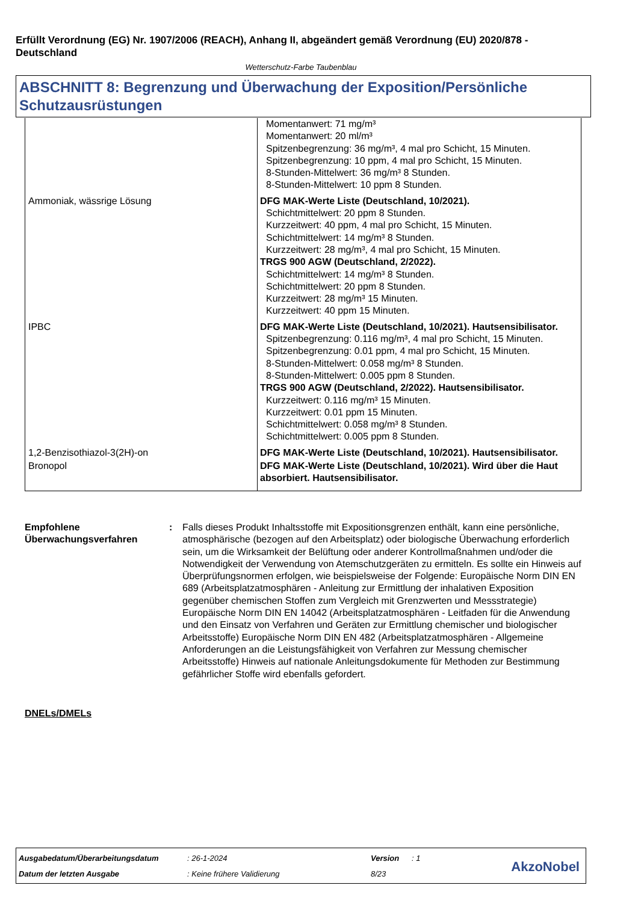Erfüllt Verordnung (EG) Nr. 1907/2006 (REACH), Anhang II, abgeändert gemäß Verordnung (EU) 2020/878 - Deutschland
Wetterschutz-Farbe Taubenblau
ABSCHNITT 8: Begrenzung und Überwachung der Exposition/Persönliche Schutzausrüstungen
| | Momentanwert: 71 mg/m³ Momentanwert: 20 ml/m³ Spitzenbegrenzung: 36 mg/m³, 4 mal pro Schicht, 15 Minuten. Spitzenbegrenzung: 10 ppm, 4 mal pro Schicht, 15 Minuten. 8-Stunden-Mittelwert: 36 mg/m³ 8 Stunden. 8-Stunden-Mittelwert: 10 ppm 8 Stunden. |
| Ammoniak, wässrige Lösung | DFG MAK-Werte Liste (Deutschland, 10/2021). Schichtmittelwert: 20 ppm 8 Stunden. Kurzzeitwert: 40 ppm, 4 mal pro Schicht, 15 Minuten. Schichtmittelwert: 14 mg/m³ 8 Stunden. Kurzzeitwert: 28 mg/m³, 4 mal pro Schicht, 15 Minuten. TRGS 900 AGW (Deutschland, 2/2022). Schichtmittelwert: 14 mg/m³ 8 Stunden. Schichtmittelwert: 20 ppm 8 Stunden. Kurzzeitwert: 28 mg/m³ 15 Minuten. Kurzzeitwert: 40 ppm 15 Minuten. |
| IPBC | DFG MAK-Werte Liste (Deutschland, 10/2021). Hautsensibilisator. Spitzenbegrenzung: 0.116 mg/m³, 4 mal pro Schicht, 15 Minuten. Spitzenbegrenzung: 0.01 ppm, 4 mal pro Schicht, 15 Minuten. 8-Stunden-Mittelwert: 0.058 mg/m³ 8 Stunden. 8-Stunden-Mittelwert: 0.005 ppm 8 Stunden. TRGS 900 AGW (Deutschland, 2/2022). Hautsensibilisator. Kurzzeitwert: 0.116 mg/m³ 15 Minuten. Kurzzeitwert: 0.01 ppm 15 Minuten. Schichtmittelwert: 0.058 mg/m³ 8 Stunden. Schichtmittelwert: 0.005 ppm 8 Stunden. |
| 1,2-Benzisothiazol-3(2H)-on | DFG MAK-Werte Liste (Deutschland, 10/2021). Hautsensibilisator. |
| Bronopol | DFG MAK-Werte Liste (Deutschland, 10/2021). Wird über die Haut absorbiert. Hautsensibilisator. |
Empfohlene Überwachungsverfahren
: Falls dieses Produkt Inhaltsstoffe mit Expositionsgrenzen enthält, kann eine persönliche, atmosphärische (bezogen auf den Arbeitsplatz) oder biologische Überwachung erforderlich sein, um die Wirksamkeit der Belüftung oder anderer Kontrollmaßnahmen und/oder die Notwendigkeit der Verwendung von Atemschutzgeräten zu ermitteln. Es sollte ein Hinweis auf Überprüfungsnormen erfolgen, wie beispielsweise der Folgende: Europäische Norm DIN EN 689 (Arbeitsplatzatmosphären - Anleitung zur Ermittlung der inhalativen Exposition gegenüber chemischen Stoffen zum Vergleich mit Grenzwerten und Messstrategie) Europäische Norm DIN EN 14042 (Arbeitsplatzatmosphären - Leitfaden für die Anwendung und den Einsatz von Verfahren und Geräten zur Ermittlung chemischer und biologischer Arbeitsstoffe) Europäische Norm DIN EN 482 (Arbeitsplatzatmosphären - Allgemeine Anforderungen an die Leistungsfähigkeit von Verfahren zur Messung chemischer Arbeitsstoffe) Hinweis auf nationale Anleitungsdokumente für Methoden zur Bestimmung gefährlicher Stoffe wird ebenfalls gefordert.
DNELs/DMELs
| Ausgabedatum/Überarbeitungsdatum | : 26-1-2024 | Version | : 1 |
| Datum der letzten Ausgabe | : Keine frühere Validierung | 8/23 | |
AkzoNobel